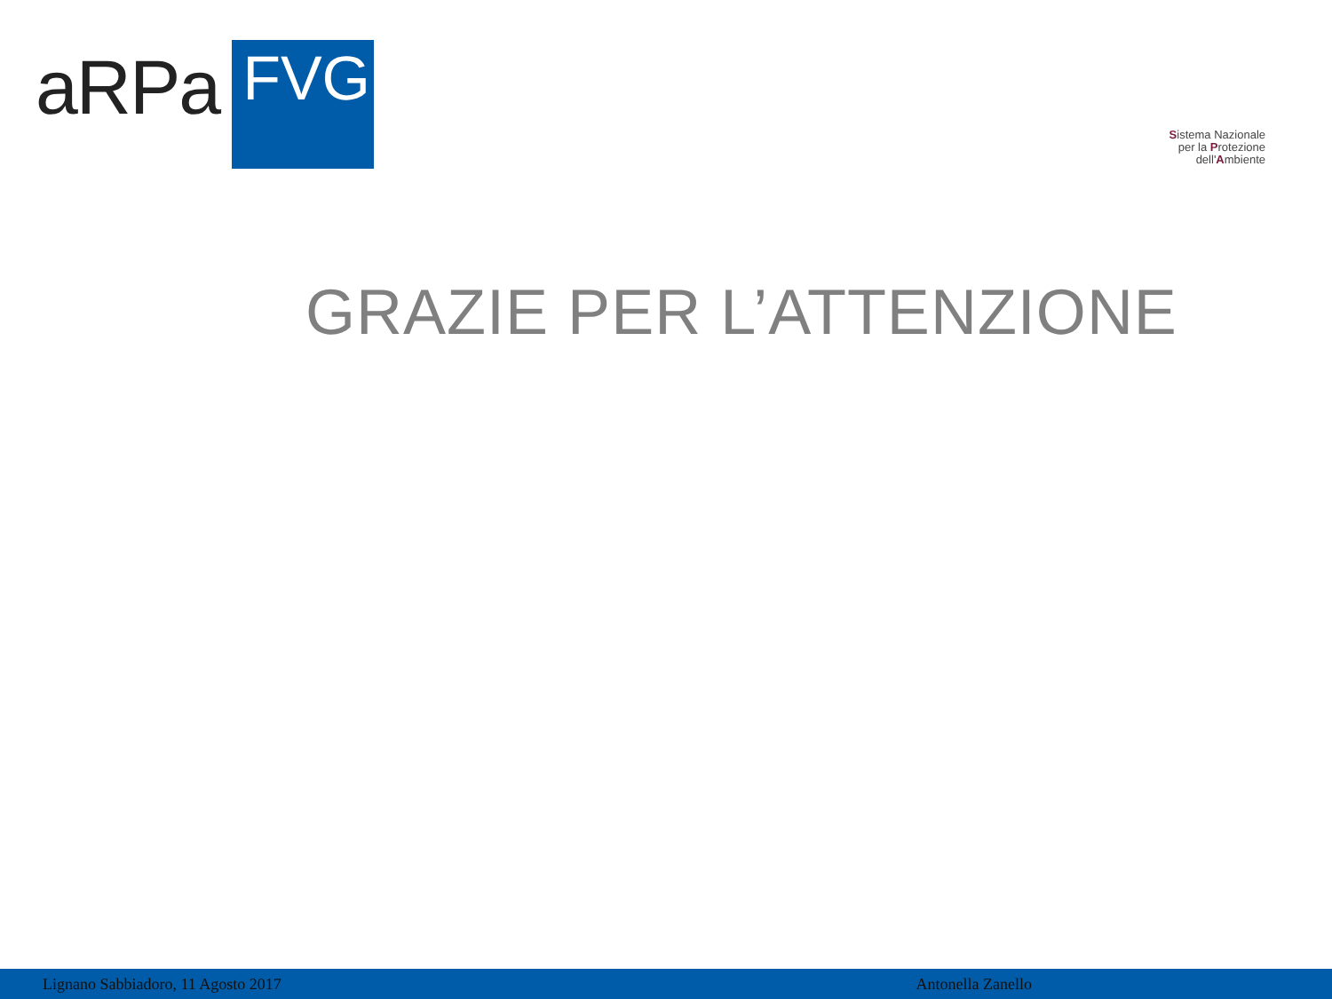aRPa FVG
Sistema Nazionale
per la Protezione
dell'Ambiente
GRAZIE PER L’ATTENZIONE
Lignano Sabbiadoro, 11 Agosto 2017 Antonella Zanello